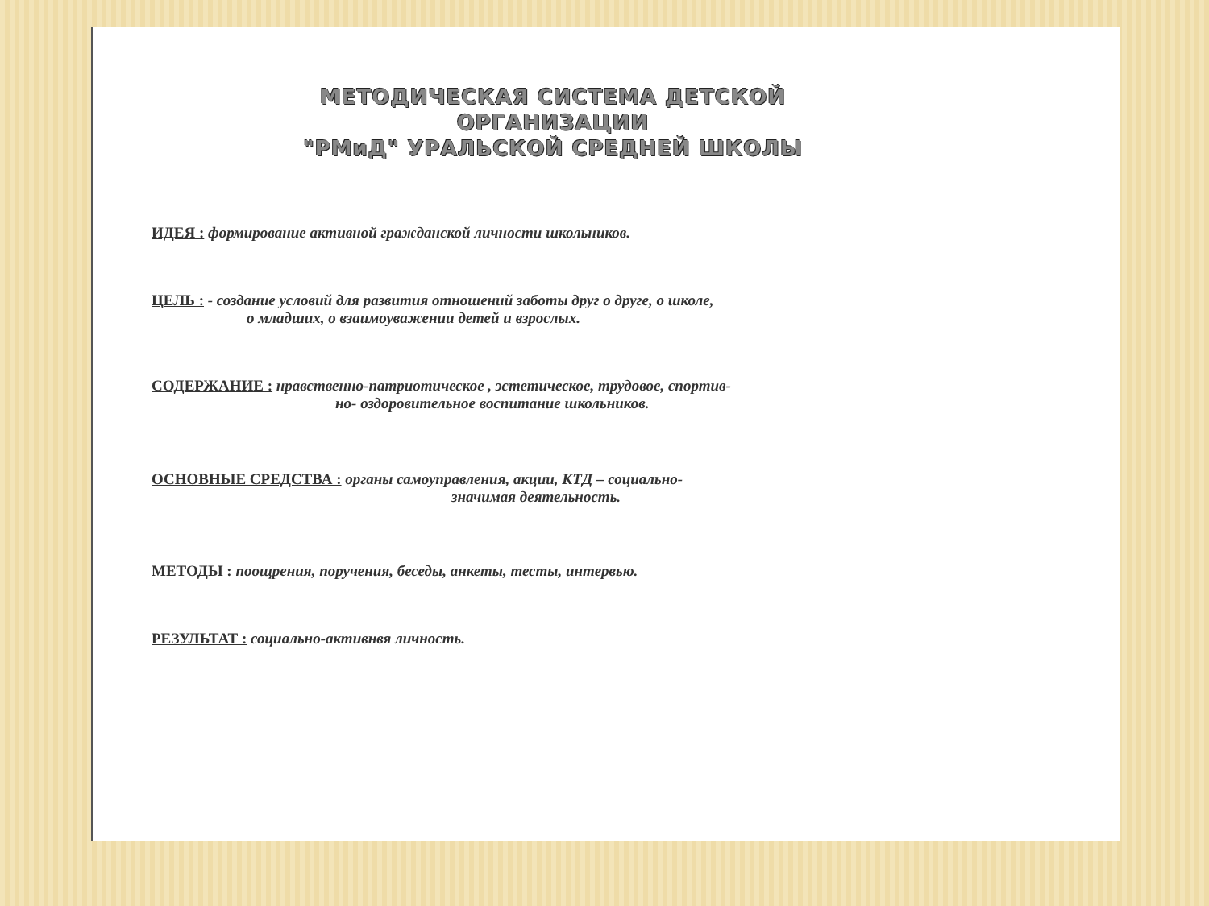МЕТОДИЧЕСКАЯ СИСТЕМА ДЕТСКОЙ ОРГАНИЗАЦИИ
"РМиД" УРАЛЬСКОЙ СРЕДНЕЙ ШКОЛЫ
ИДЕЯ : формирование активной гражданской личности школьников.
ЦЕЛЬ : - создание условий для развития отношений заботы друг о друге, о школе,
о младших, о взаимоуважении детей и взрослых.
СОДЕРЖАНИЕ : нравственно-патриотическое , эстетическое, трудовое, спортив-
но- оздоровительное воспитание школьников.
ОСНОВНЫЕ СРЕДСТВА : органы самоуправления, акции, КТД – социально-
значимая деятельность.
МЕТОДЫ : поощрения, поручения, беседы, анкеты, тесты, интервью.
РЕЗУЛЬТАТ : социально-активнвя личность.